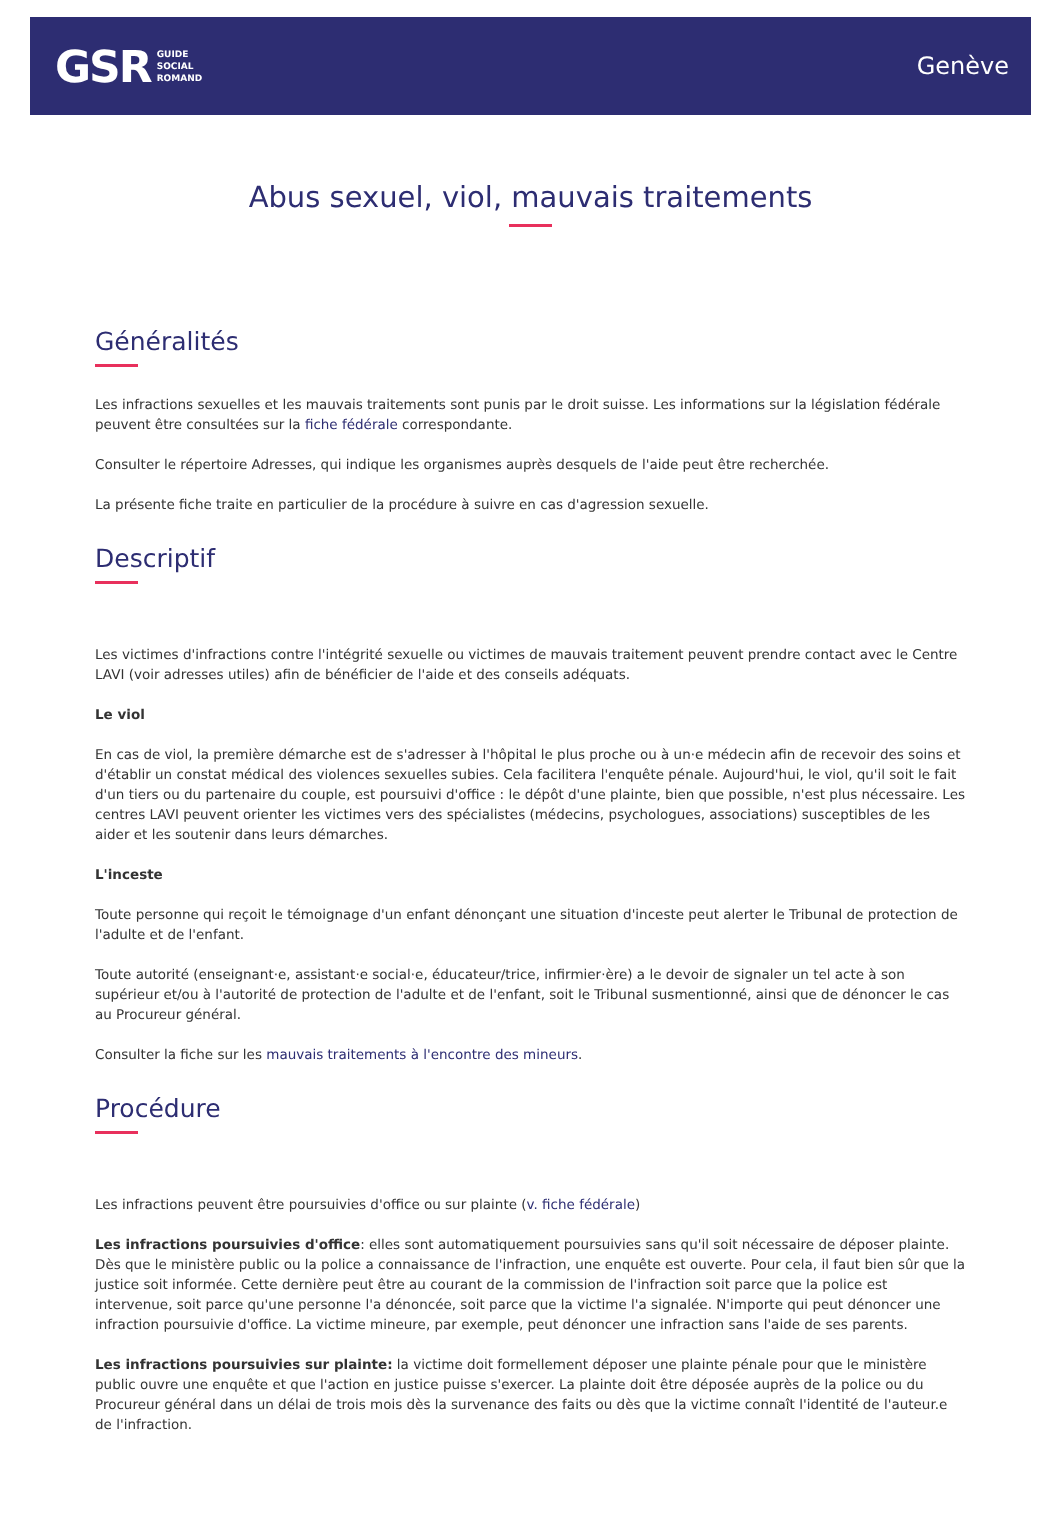GSR GUIDE
SOCIAL
ROMAND
Genève
Abus sexuel, viol, mauvais traitements
Généralités
Les infractions sexuelles et les mauvais traitements sont punis par le droit suisse. Les informations sur la législation fédérale peuvent être consultées sur la fiche fédérale correspondante.
Consulter le répertoire Adresses, qui indique les organismes auprès desquels de l'aide peut être recherchée.
La présente fiche traite en particulier de la procédure à suivre en cas d'agression sexuelle.
Descriptif
Les victimes d'infractions contre l'intégrité sexuelle ou victimes de mauvais traitement peuvent prendre contact avec le Centre LAVI (voir adresses utiles) afin de bénéficier de l'aide et des conseils adéquats.
Le viol
En cas de viol, la première démarche est de s'adresser à l'hôpital le plus proche ou à un·e médecin afin de recevoir des soins et d'établir un constat médical des violences sexuelles subies. Cela facilitera l'enquête pénale. Aujourd'hui, le viol, qu'il soit le fait d'un tiers ou du partenaire du couple, est poursuivi d'office : le dépôt d'une plainte, bien que possible, n'est plus nécessaire. Les centres LAVI peuvent orienter les victimes vers des spécialistes (médecins, psychologues, associations) susceptibles de les aider et les soutenir dans leurs démarches.
L'inceste
Toute personne qui reçoit le témoignage d'un enfant dénonçant une situation d'inceste peut alerter le Tribunal de protection de l'adulte et de l'enfant.
Toute autorité (enseignant·e, assistant·e social·e, éducateur/trice, infirmier·ère) a le devoir de signaler un tel acte à son supérieur et/ou à l'autorité de protection de l'adulte et de l'enfant, soit le Tribunal susmentionné, ainsi que de dénoncer le cas au Procureur général.
Consulter la fiche sur les mauvais traitements à l'encontre des mineurs.
Procédure
Les infractions peuvent être poursuivies d'office ou sur plainte (v. fiche fédérale)
Les infractions poursuivies d'office: elles sont automatiquement poursuivies sans qu'il soit nécessaire de déposer plainte. Dès que le ministère public ou la police a connaissance de l'infraction, une enquête est ouverte. Pour cela, il faut bien sûr que la justice soit informée. Cette dernière peut être au courant de la commission de l'infraction soit parce que la police est intervenue, soit parce qu'une personne l'a dénoncée, soit parce que la victime l'a signalée. N'importe qui peut dénoncer une infraction poursuivie d'office. La victime mineure, par exemple, peut dénoncer une infraction sans l'aide de ses parents.
Les infractions poursuivies sur plainte: la victime doit formellement déposer une plainte pénale pour que le ministère public ouvre une enquête et que l'action en justice puisse s'exercer. La plainte doit être déposée auprès de la police ou du Procureur général dans un délai de trois mois dès la survenance des faits ou dès que la victime connaît l'identité de l'auteur.e de l'infraction.